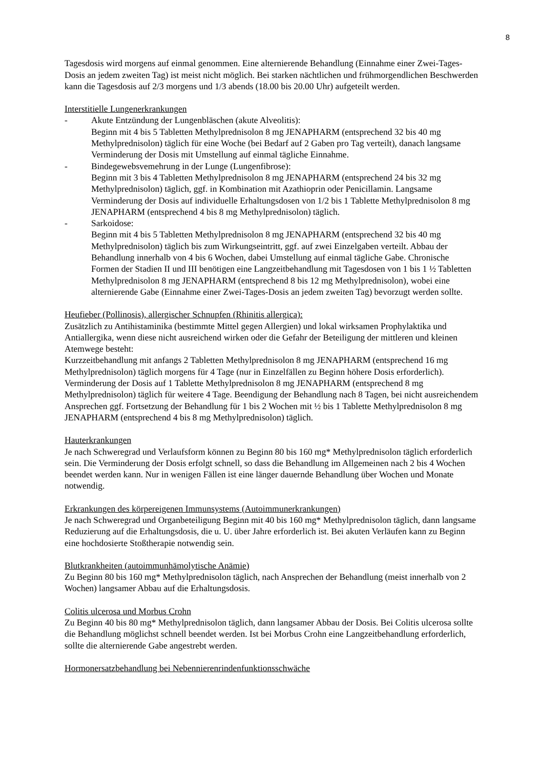8
Tagesdosis wird morgens auf einmal genommen. Eine alternierende Behandlung (Einnahme einer Zwei-Tages-Dosis an jedem zweiten Tag) ist meist nicht möglich. Bei starken nächtlichen und frühmorgendlichen Beschwerden kann die Tagesdosis auf 2/3 morgens und 1/3 abends (18.00 bis 20.00 Uhr) aufgeteilt werden.
Interstitielle Lungenerkrankungen
- Akute Entzündung der Lungenbläschen (akute Alveolitis):
Beginn mit 4 bis 5 Tabletten Methylprednisolon 8 mg JENAPHARM (entsprechend 32 bis 40 mg Methylprednisolon) täglich für eine Woche (bei Bedarf auf 2 Gaben pro Tag verteilt), danach langsame Verminderung der Dosis mit Umstellung auf einmal tägliche Einnahme.
- Bindegewebsvemehrung in der Lunge (Lungenfibrose):
Beginn mit 3 bis 4 Tabletten Methylprednisolon 8 mg JENAPHARM (entsprechend 24 bis 32 mg Methylprednisolon) täglich, ggf. in Kombination mit Azathioprin oder Penicillamin. Langsame Verminderung der Dosis auf individuelle Erhaltungsdosen von 1/2 bis 1 Tablette Methylprednisolon 8 mg JENAPHARM (entsprechend 4 bis 8 mg Methylprednisolon) täglich.
- Sarkoidose:
Beginn mit 4 bis 5 Tabletten Methylprednisolon 8 mg JENAPHARM (entsprechend 32 bis 40 mg Methylprednisolon) täglich bis zum Wirkungseintritt, ggf. auf zwei Einzelgaben verteilt. Abbau der Behandlung innerhalb von 4 bis 6 Wochen, dabei Umstellung auf einmal tägliche Gabe. Chronische Formen der Stadien II und III benötigen eine Langzeitbehandlung mit Tagesdosen von 1 bis 1 ½ Tabletten Methylprednisolon 8 mg JENAPHARM (entsprechend 8 bis 12 mg Methylprednisolon), wobei eine alternierende Gabe (Einnahme einer Zwei-Tages-Dosis an jedem zweiten Tag) bevorzugt werden sollte.
Heufieber (Pollinosis), allergischer Schnupfen (Rhinitis allergica):
Zusätzlich zu Antihistaminika (bestimmte Mittel gegen Allergien) und lokal wirksamen Prophylaktika und Antiallergika, wenn diese nicht ausreichend wirken oder die Gefahr der Beteiligung der mittleren und kleinen Atemwege besteht:
Kurzzeitbehandlung mit anfangs 2 Tabletten Methylprednisolon 8 mg JENAPHARM (entsprechend 16 mg Methylprednisolon) täglich morgens für 4 Tage (nur in Einzelfällen zu Beginn höhere Dosis erforderlich). Verminderung der Dosis auf 1 Tablette Methylprednisolon 8 mg JENAPHARM (entsprechend 8 mg Methylprednisolon) täglich für weitere 4 Tage. Beendigung der Behandlung nach 8 Tagen, bei nicht ausreichendem Ansprechen ggf. Fortsetzung der Behandlung für 1 bis 2 Wochen mit ½ bis 1 Tablette Methylprednisolon 8 mg JENAPHARM (entsprechend 4 bis 8 mg Methylprednisolon) täglich.
Hauterkrankungen
Je nach Schweregrad und Verlaufsform können zu Beginn 80 bis 160 mg* Methylprednisolon täglich erforderlich sein. Die Verminderung der Dosis erfolgt schnell, so dass die Behandlung im Allgemeinen nach 2 bis 4 Wochen beendet werden kann. Nur in wenigen Fällen ist eine länger dauernde Behandlung über Wochen und Monate notwendig.
Erkrankungen des körpereigenen Immunsystems (Autoimmunerkrankungen)
Je nach Schweregrad und Organbeteiligung Beginn mit 40 bis 160 mg* Methylprednisolon täglich, dann langsame Reduzierung auf die Erhaltungsdosis, die u. U. über Jahre erforderlich ist. Bei akuten Verläufen kann zu Beginn eine hochdosierte Stoßtherapie notwendig sein.
Blutkrankheiten (autoimmunhämolytische Anämie)
Zu Beginn 80 bis 160 mg* Methylprednisolon täglich, nach Ansprechen der Behandlung (meist innerhalb von 2 Wochen) langsamer Abbau auf die Erhaltungsdosis.
Colitis ulcerosa und Morbus Crohn
Zu Beginn 40 bis 80 mg* Methylprednisolon täglich, dann langsamer Abbau der Dosis. Bei Colitis ulcerosa sollte die Behandlung möglichst schnell beendet werden. Ist bei Morbus Crohn eine Langzeitbehandlung erforderlich, sollte die alternierende Gabe angestrebt werden.
Hormonersatzbehandlung bei Nebennierenrindenfunktionsschwäche